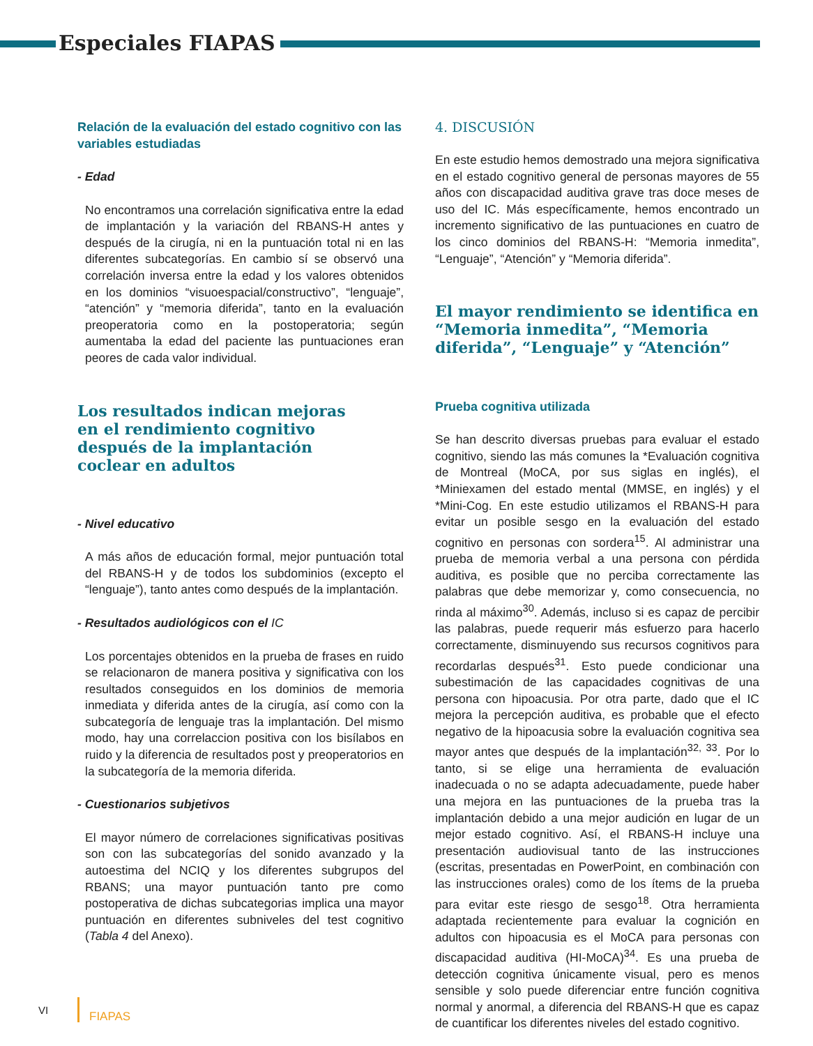Especiales FIAPAS
Relación de la evaluación del estado cognitivo con las variables estudiadas
- Edad
No encontramos una correlación significativa entre la edad de implantación y la variación del RBANS-H antes y después de la cirugía, ni en la puntuación total ni en las diferentes subcategorías. En cambio sí se observó una correlación inversa entre la edad y los valores obtenidos en los dominios “visuoespacial/constructivo”, “lenguaje”, “atención” y “memoria diferida”, tanto en la evaluación preoperatoria como en la postoperatoria; según aumentaba la edad del paciente las puntuaciones eran peores de cada valor individual.
Los resultados indican mejoras
en el rendimiento cognitivo
después de la implantación
coclear en adultos
- Nivel educativo
A más años de educación formal, mejor puntuación total del RBANS-H y de todos los subdominios (excepto el “lenguaje”), tanto antes como después de la implantación.
- Resultados audiológicos con el IC
Los porcentajes obtenidos en la prueba de frases en ruido se relacionaron de manera positiva y significativa con los resultados conseguidos en los dominios de memoria inmediata y diferida antes de la cirugía, así como con la subcategoría de lenguaje tras la implantación. Del mismo modo, hay una correlaccion positiva con los bisílabos en ruido y la diferencia de resultados post y preoperatorios en la subcategoría de la memoria diferida.
- Cuestionarios subjetivos
El mayor número de correlaciones significativas positivas son con las subcategorías del sonido avanzado y la autoestima del NCIQ y los diferentes subgrupos del RBANS; una mayor puntuación tanto pre como postoperativa de dichas subcategorias implica una mayor puntuación en diferentes subniveles del test cognitivo (Tabla 4 del Anexo).
4. DISCUSIÓN
En este estudio hemos demostrado una mejora significativa en el estado cognitivo general de personas mayores de 55 años con discapacidad auditiva grave tras doce meses de uso del IC. Más específicamente, hemos encontrado un incremento significativo de las puntuaciones en cuatro de los cinco dominios del RBANS-H: “Memoria inmedita”, “Lenguaje”, “Atención” y “Memoria diferida”.
El mayor rendimiento se identifica en “Memoria inmedita”, “Memoria diferida”, “Lenguaje” y “Atención”
Prueba cognitiva utilizada
Se han descrito diversas pruebas para evaluar el estado cognitivo, siendo las más comunes la *Evaluación cognitiva de Montreal (MoCA, por sus siglas en inglés), el *Miniexamen del estado mental (MMSE, en inglés) y el *Mini-Cog. En este estudio utilizamos el RBANS-H para evitar un posible sesgo en la evaluación del estado cognitivo en personas con sordera<sup>15</sup>. Al administrar una prueba de memoria verbal a una persona con pérdida auditiva, es posible que no perciba correctamente las palabras que debe memorizar y, como consecuencia, no rinda al máximo<sup>30</sup>. Además, incluso si es capaz de percibir las palabras, puede requerir más esfuerzo para hacerlo correctamente, disminuyendo sus recursos cognitivos para recordarlas después<sup>31</sup>. Esto puede condicionar una subestimación de las capacidades cognitivas de una persona con hipoacusia. Por otra parte, dado que el IC mejora la percepción auditiva, es probable que el efecto negativo de la hipoacusia sobre la evaluación cognitiva sea mayor antes que después de la implantación<sup>32, 33</sup>. Por lo tanto, si se elige una herramienta de evaluación inadecuada o no se adapta adecuadamente, puede haber una mejora en las puntuaciones de la prueba tras la implantación debido a una mejor audición en lugar de un mejor estado cognitivo. Así, el RBANS-H incluye una presentación audiovisual tanto de las instrucciones (escritas, presentadas en PowerPoint, en combinación con las instrucciones orales) como de los ítems de la prueba para evitar este riesgo de sesgo<sup>18</sup>. Otra herramienta adaptada recientemente para evaluar la cognición en adultos con hipoacusia es el MoCA para personas con discapacidad auditiva (HI-MoCA)<sup>34</sup>. Es una prueba de detección cognitiva únicamente visual, pero es menos sensible y solo puede diferenciar entre función cognitiva normal y anormal, a diferencia del RBANS-H que es capaz de cuantificar los diferentes niveles del estado cognitivo.
VI FIAPAS